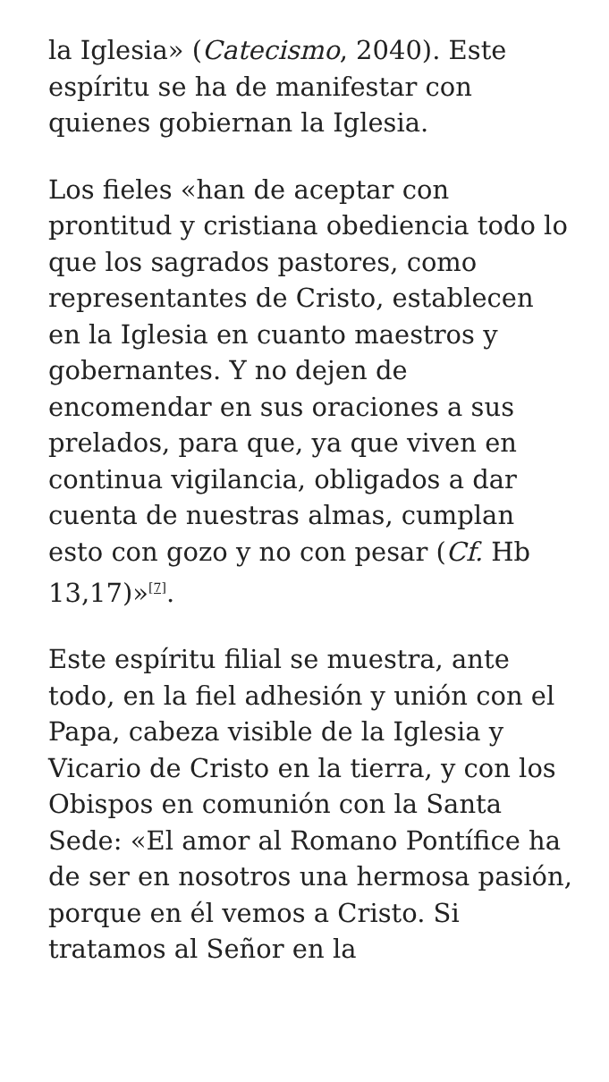la Iglesia» (Catecismo, 2040). Este espíritu se ha de manifestar con quienes gobiernan la Iglesia.
Los fieles «han de aceptar con prontitud y cristiana obediencia todo lo que los sagrados pastores, como representantes de Cristo, establecen en la Iglesia en cuanto maestros y gobernantes. Y no dejen de encomendar en sus oraciones a sus prelados, para que, ya que viven en continua vigilancia, obligados a dar cuenta de nuestras almas, cumplan esto con gozo y no con pesar (Cf. Hb 13,17)»<sup>[7]</sup>.
Este espíritu filial se muestra, ante todo, en la fiel adhesión y unión con el Papa, cabeza visible de la Iglesia y Vicario de Cristo en la tierra, y con los Obispos en comunión con la Santa Sede: «El amor al Romano Pontífice ha de ser en nosotros una hermosa pasión, porque en él vemos a Cristo. Si tratamos al Señor en la